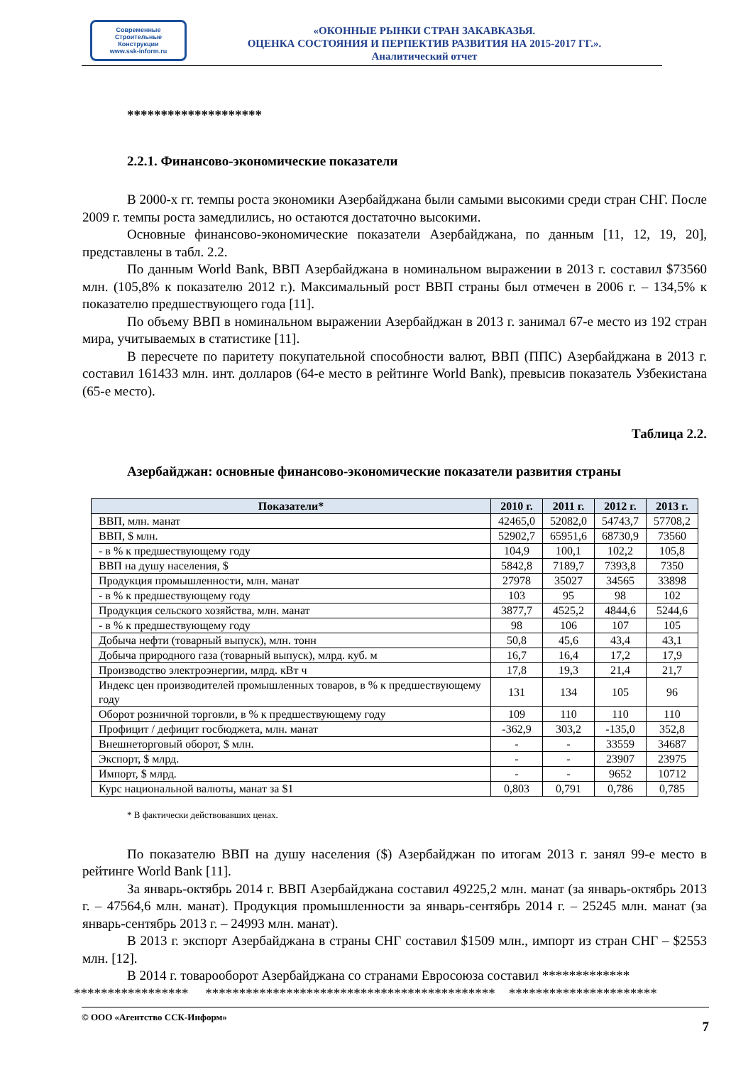Современные
Строительные
Конструкции
www.ssk-inform.ru
«ОКОННЫЕ РЫНКИ СТРАН ЗАКАВКАЗЬЯ.
ОЦЕНКА СОСТОЯНИЯ И ПЕРПЕКТИВ РАЗВИТИЯ НА 2015-2017 ГГ.».
Аналитический отчет
********************
2.2.1. Финансово-экономические показатели
В 2000-х гг. темпы роста экономики Азербайджана были самыми высокими среди стран СНГ. После 2009 г. темпы роста замедлились, но остаются достаточно высокими.
Основные финансово-экономические показатели Азербайджана, по данным [11, 12, 19, 20], представлены в табл. 2.2.
По данным World Bank, ВВП Азербайджана в номинальном выражении в 2013 г. составил $73560 млн. (105,8% к показателю 2012 г.). Максимальный рост ВВП страны был отмечен в 2006 г. – 134,5% к показателю предшествующего года [11].
По объему ВВП в номинальном выражении Азербайджан в 2013 г. занимал 67-е место из 192 стран мира, учитываемых в статистике [11].
В пересчете по паритету покупательной способности валют, ВВП (ППС) Азербайджана в 2013 г. составил 161433 млн. инт. долларов (64-е место в рейтинге World Bank), превысив показатель Узбекистана (65-е место).
Таблица 2.2.
Азербайджан: основные финансово-экономические показатели развития страны
| Показатели* | 2010 г. | 2011 г. | 2012 г. | 2013 г. |
| --- | --- | --- | --- | --- |
| ВВП, млн. манат | 42465,0 | 52082,0 | 54743,7 | 57708,2 |
| ВВП, $ млн. | 52902,7 | 65951,6 | 68730,9 | 73560 |
| - в % к предшествующему году | 104,9 | 100,1 | 102,2 | 105,8 |
| ВВП на душу населения, $ | 5842,8 | 7189,7 | 7393,8 | 7350 |
| Продукция промышленности, млн. манат | 27978 | 35027 | 34565 | 33898 |
| - в % к предшествующему году | 103 | 95 | 98 | 102 |
| Продукция сельского хозяйства, млн. манат | 3877,7 | 4525,2 | 4844,6 | 5244,6 |
| - в % к предшествующему году | 98 | 106 | 107 | 105 |
| Добыча нефти (товарный выпуск), млн. тонн | 50,8 | 45,6 | 43,4 | 43,1 |
| Добыча природного газа (товарный выпуск), млрд. куб. м | 16,7 | 16,4 | 17,2 | 17,9 |
| Производство электроэнергии, млрд. кВт ч | 17,8 | 19,3 | 21,4 | 21,7 |
| Индекс цен производителей промышленных товаров, в % к предшествующему году | 131 | 134 | 105 | 96 |
| Оборот розничной торговли, в % к предшествующему году | 109 | 110 | 110 | 110 |
| Профицит / дефицит госбюджета, млн. манат | -362,9 | 303,2 | -135,0 | 352,8 |
| Внешнеторговый оборот, $ млн. | - | - | 33559 | 34687 |
| Экспорт, $ млрд. | - | - | 23907 | 23975 |
| Импорт, $ млрд. | - | - | 9652 | 10712 |
| Курс национальной валюты, манат за $1 | 0,803 | 0,791 | 0,786 | 0,785 |
* В фактически действовавших ценах.
По показателю ВВП на душу населения ($) Азербайджан по итогам 2013 г. занял 99-е место в рейтинге World Bank [11].
За январь-октябрь 2014 г. ВВП Азербайджана составил 49225,2 млн. манат (за январь-октябрь 2013 г. – 47564,6 млн. манат). Продукция промышленности за январь-сентябрь 2014 г. – 25245 млн. манат (за январь-сентябрь 2013 г. – 24993 млн. манат).
В 2013 г. экспорт Азербайджана в страны СНГ составил $1509 млн., импорт из стран СНГ – $2553 млн. [12].
В 2014 г. товарооборот Азербайджана со странами Евросоюза составил *************
***************** ******************************************* **********************
© ООО «Агентство ССК-Информ» 7